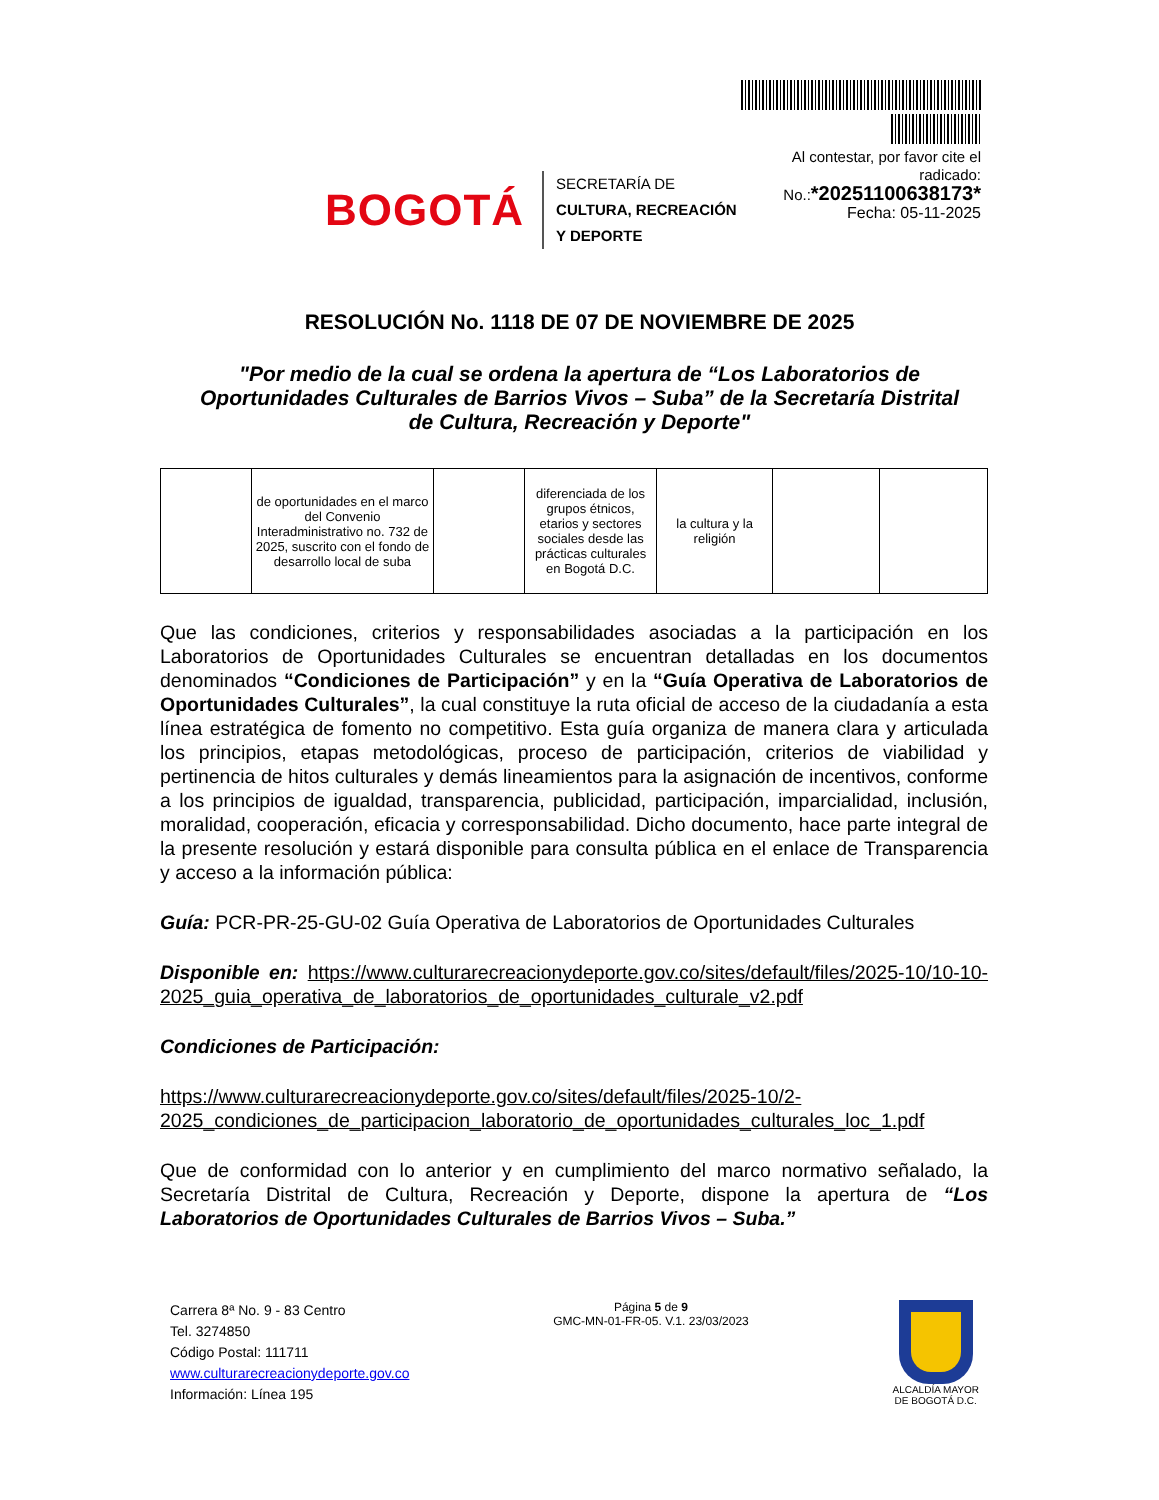BOGOTÁ
SECRETARÍA DE
CULTURA, RECREACIÓN
Y DEPORTE
Al contestar, por favor cite el radicado:
No.:*20251100638173*
Fecha: 05-11-2025
RESOLUCIÓN No. 1118 DE 07 DE NOVIEMBRE DE 2025
"Por medio de la cual se ordena la apertura de “Los Laboratorios de Oportunidades Culturales de Barrios Vivos – Suba” de la Secretaría Distrital de Cultura, Recreación y Deporte"
| | de oportunidades en el marco del Convenio Interadministrativo no. 732 de 2025, suscrito con el fondo de desarrollo local de suba | | diferenciada de los grupos étnicos, etarios y sectores sociales desde las prácticas culturales en Bogotá D.C. | la cultura y la religión | | |
Que las condiciones, criterios y responsabilidades asociadas a la participación en los Laboratorios de Oportunidades Culturales se encuentran detalladas en los documentos denominados “Condiciones de Participación” y en la “Guía Operativa de Laboratorios de Oportunidades Culturales”, la cual constituye la ruta oficial de acceso de la ciudadanía a esta línea estratégica de fomento no competitivo. Esta guía organiza de manera clara y articulada los principios, etapas metodológicas, proceso de participación, criterios de viabilidad y pertinencia de hitos culturales y demás lineamientos para la asignación de incentivos, conforme a los principios de igualdad, transparencia, publicidad, participación, imparcialidad, inclusión, moralidad, cooperación, eficacia y corresponsabilidad. Dicho documento, hace parte integral de la presente resolución y estará disponible para consulta pública en el enlace de Transparencia y acceso a la información pública:
Guía: PCR-PR-25-GU-02 Guía Operativa de Laboratorios de Oportunidades Culturales
Disponible en: https://www.culturarecreacionydeporte.gov.co/sites/default/files/2025-10/10-10-2025_guia_operativa_de_laboratorios_de_oportunidades_culturale_v2.pdf
Condiciones de Participación:
https://www.culturarecreacionydeporte.gov.co/sites/default/files/2025-10/2-2025_condiciones_de_participacion_laboratorio_de_oportunidades_culturales_loc_1.pdf
Que de conformidad con lo anterior y en cumplimiento del marco normativo señalado, la Secretaría Distrital de Cultura, Recreación y Deporte, dispone la apertura de “Los Laboratorios de Oportunidades Culturales de Barrios Vivos – Suba.”
Carrera 8ª No. 9 - 83 Centro
Tel. 3274850
Código Postal: 111711
www.culturarecreacionydeporte.gov.co
Información: Línea 195
Página 5 de 9
GMC-MN-01-FR-05. V.1. 23/03/2023
ALCALDÍA MAYOR
DE BOGOTÁ D.C.